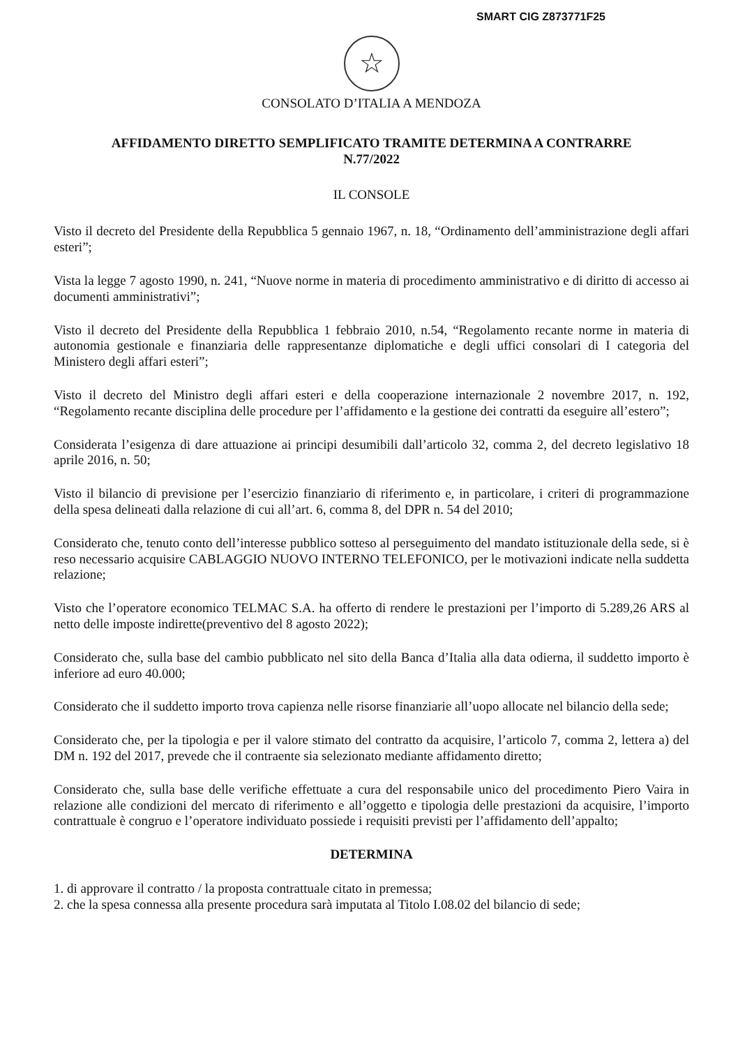SMART CIG Z873771F25
☆
CONSOLATO D’ITALIA A MENDOZA
AFFIDAMENTO DIRETTO SEMPLIFICATO TRAMITE DETERMINA A CONTRARRE
N.77/2022
IL CONSOLE
Visto il decreto del Presidente della Repubblica 5 gennaio 1967, n. 18, “Ordinamento dell’amministrazione degli affari esteri”;
Vista la legge 7 agosto 1990, n. 241, “Nuove norme in materia di procedimento amministrativo e di diritto di accesso ai documenti amministrativi”;
Visto il decreto del Presidente della Repubblica 1 febbraio 2010, n.54, “Regolamento recante norme in materia di autonomia gestionale e finanziaria delle rappresentanze diplomatiche e degli uffici consolari di I categoria del Ministero degli affari esteri”;
Visto il decreto del Ministro degli affari esteri e della cooperazione internazionale 2 novembre 2017, n. 192, “Regolamento recante disciplina delle procedure per l’affidamento e la gestione dei contratti da eseguire all’estero”;
Considerata l’esigenza di dare attuazione ai principi desumibili dall’articolo 32, comma 2, del decreto legislativo 18 aprile 2016, n. 50;
Visto il bilancio di previsione per l’esercizio finanziario di riferimento e, in particolare, i criteri di programmazione della spesa delineati dalla relazione di cui all’art. 6, comma 8, del DPR n. 54 del 2010;
Considerato che, tenuto conto dell’interesse pubblico sotteso al perseguimento del mandato istituzionale della sede, si è reso necessario acquisire CABLAGGIO NUOVO INTERNO TELEFONICO, per le motivazioni indicate nella suddetta relazione;
Visto che l’operatore economico TELMAC S.A. ha offerto di rendere le prestazioni per l’importo di 5.289,26 ARS al netto delle imposte indirette(preventivo del 8 agosto 2022);
Considerato che, sulla base del cambio pubblicato nel sito della Banca d’Italia alla data odierna, il suddetto importo è inferiore ad euro 40.000;
Considerato che il suddetto importo trova capienza nelle risorse finanziarie all’uopo allocate nel bilancio della sede;
Considerato che, per la tipologia e per il valore stimato del contratto da acquisire, l’articolo 7, comma 2, lettera a) del DM n. 192 del 2017, prevede che il contraente sia selezionato mediante affidamento diretto;
Considerato che, sulla base delle verifiche effettuate a cura del responsabile unico del procedimento Piero Vaira in relazione alle condizioni del mercato di riferimento e all’oggetto e tipologia delle prestazioni da acquisire, l’importo contrattuale è congruo e l’operatore individuato possiede i requisiti previsti per l’affidamento dell’appalto;
DETERMINA
1. di approvare il contratto / la proposta contrattuale citato in premessa;
2. che la spesa connessa alla presente procedura sarà imputata al Titolo I.08.02 del bilancio di sede;